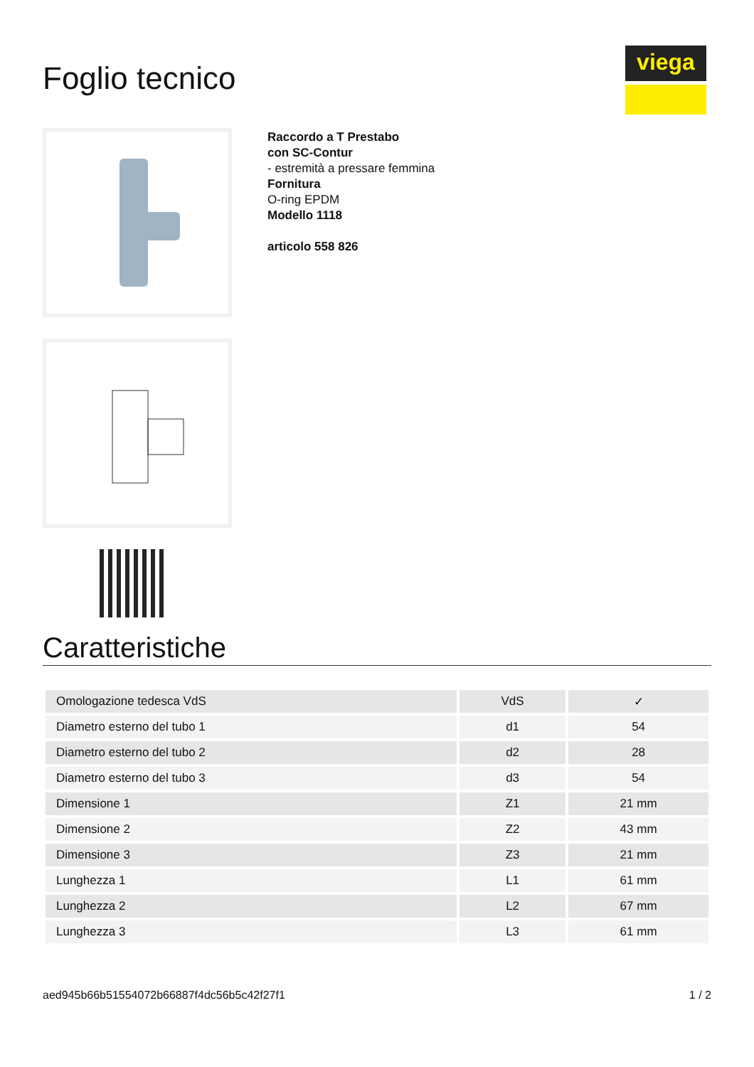viega
Foglio tecnico
Raccordo a T Prestabo
con SC-Contur
- estremità a pressare femmina
Fornitura
O-ring EPDM
Modello 1118
articolo 558 826
Caratteristiche
| Omologazione tedesca VdS | VdS | ✓ |
| Diametro esterno del tubo 1 | d1 | 54 |
| Diametro esterno del tubo 2 | d2 | 28 |
| Diametro esterno del tubo 3 | d3 | 54 |
| Dimensione 1 | Z1 | 21 mm |
| Dimensione 2 | Z2 | 43 mm |
| Dimensione 3 | Z3 | 21 mm |
| Lunghezza 1 | L1 | 61 mm |
| Lunghezza 2 | L2 | 67 mm |
| Lunghezza 3 | L3 | 61 mm |
aed945b66b51554072b66887f4dc56b5c42f27f1 1 / 2